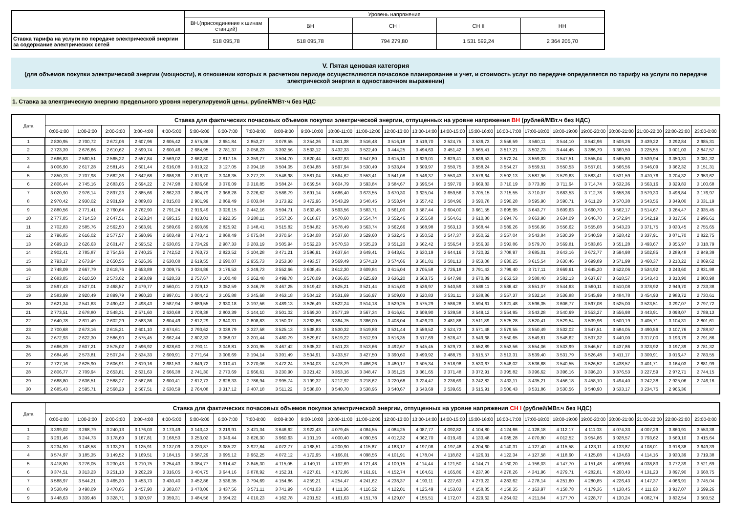| | Уровень напряжения | | | | |
| | ВН.(присоединение к шинам станций) | ВН | СН I | СН II | НН |
| Ставка тарифа на услуги по передаче электрической энергии за содержание электрических сетей | 518 095,78 | 518 095,78 | 794 279,80 | 1 531 592,24 | 2 364 205,70 |
V. Пятая ценовая категория
(для объемов покупки электрической энергии (мощности), в отношении которых в расчетном периоде осуществляются почасовое планирование и учет, и стоимость услуг по передаче определяется по тарифу на услуги по передаче электрической энергии в одноставочном выражении)
1. Ставка за электрическую энергию предельного уровня нерегулируемой цены, рублей/МВт·ч без НДС
| Дата | Ставка для фактических почасовых объемов покупки электрической энергии, отпущенных на уровне напряжения ВН (рублей/МВт.ч без НДС) | | | | | | | | | | | | | | | | | | | | | | | |
| --- | --- | --- | --- | --- | --- | --- | --- | --- | --- | --- | --- | --- | --- | --- | --- | --- | --- | --- | --- | --- | --- | --- | --- | --- |
| | 0:00-1:00 | 1:00-2:00 | 2:00-3:00 | 3:00-4:00 | 4:00-5:00 | 5:00-6:00 | 6:00-7:00 | 7:00-8:00 | 8:00-9:00 | 9:00-10:00 | 10:00-11:00 | 11:00-12:00 | 12:00-13:00 | 13:00-14:00 | 14:00-15:00 | 15:00-16:00 | 16:00-17:00 | 17:00-18:00 | 18:00-19:00 | 19:00-20:00 | 20:00-21:00 | 21:00-22:00 | 22:00-23:00 | 23:00-0:00 |
| 1 | 2 830,95 | 2 700,72 | 2 672,06 | 2 607,96 | 2 605,42 | 2 575,36 | 2 651,84 | 2 853,27 | 3 078,55 | 3 354,36 | 3 511,38 | 3 516,48 | 3 516,18 | 3 519,70 | 3 524,75 | 3 536,73 | 3 556,59 | 3 560,11 | 3 544,10 | 3 542,96 | 3 506,26 | 3 439,22 | 3 292,84 | 2 985,31 |
| 2 | 2 723,39 | 2 676,66 | 2 610,62 | 2 599,74 | 2 600,46 | 2 684,95 | 2 781,37 | 3 058,23 | 3 392,56 | 3 533,12 | 3 432,33 | 3 522,49 | 3 444,25 | 3 494,63 | 3 451,42 | 3 565,41 | 3 517,21 | 3 502,73 | 3 444,45 | 3 386,79 | 3 360,50 | 3 225,55 | 3 001,03 | 2 847,57 |
| 3 | 2 666,83 | 2 580,51 | 2 565,22 | 2 557,84 | 2 569,02 | 2 662,80 | 2 817,15 | 3 359,77 | 3 504,70 | 3 620,44 | 3 632,83 | 3 547,80 | 3 615,10 | 3 629,01 | 3 629,41 | 3 636,53 | 3 572,24 | 3 559,33 | 3 547,51 | 3 555,04 | 3 565,80 | 3 539,94 | 3 350,31 | 3 081,32 |
| 4 | 3 006,90 | 2 617,28 | 2 581,45 | 2 601,44 | 2 616,08 | 3 019,22 | 3 127,05 | 3 394,18 | 3 504,05 | 3 604,88 | 3 597,94 | 3 530,49 | 3 533,84 | 3 609,97 | 3 550,75 | 3 558,24 | 3 554,27 | 3 559,51 | 3 550,53 | 3 557,01 | 3 566,56 | 3 546,09 | 3 362,32 | 3 151,31 |
| 5 | 2 850,73 | 2 707,98 | 2 662,36 | 2 642,68 | 2 686,36 | 2 816,70 | 3 046,35 | 3 277,23 | 3 546,98 | 3 581,04 | 3 564,62 | 3 553,41 | 3 541,08 | 3 546,37 | 3 553,43 | 3 576,64 | 3 592,13 | 3 587,96 | 3 579,63 | 3 583,41 | 3 531,59 | 3 470,76 | 3 204,32 | 2 953,62 |
| 6 | 2 806,44 | 2 745,16 | 2 683,06 | 2 694,22 | 2 747,98 | 2 836,68 | 3 076,09 | 3 310,85 | 3 584,24 | 3 659,54 | 3 604,79 | 3 593,84 | 3 584,67 | 3 596,54 | 3 597,79 | 3 669,83 | 3 710,19 | 3 773,89 | 3 711,64 | 3 714,74 | 3 632,36 | 3 563,16 | 3 329,83 | 3 100,68 |
| 7 | 3 020,90 | 2 976,14 | 2 897,23 | 2 885,66 | 2 862,33 | 2 884,79 | 2 968,28 | 3 226,62 | 3 586,79 | 3 691,14 | 3 686,40 | 3 673,55 | 3 670,30 | 3 625,04 | 3 659,56 | 3 705,15 | 3 715,55 | 3 710,07 | 3 683,53 | 3 712,78 | 3 658,36 | 3 579,30 | 3 498,84 | 3 176,97 |
| 8 | 2 970,42 | 2 930,02 | 2 901,99 | 2 889,83 | 2 815,80 | 2 901,99 | 2 869,49 | 3 003,04 | 3 173,92 | 3 472,96 | 3 543,29 | 3 548,45 | 3 553,94 | 3 557,42 | 3 584,96 | 3 590,78 | 3 590,28 | 3 595,90 | 3 590,71 | 3 611,29 | 3 570,38 | 3 543,56 | 3 349,00 | 3 031,19 |
| 9 | 2 880,56 | 2 771,41 | 2 760,64 | 2 762,90 | 2 791,24 | 2 916,49 | 3 026,15 | 3 442,16 | 3 594,71 | 3 633,45 | 3 593,56 | 3 583,71 | 3 561,00 | 3 587,44 | 3 604,00 | 3 661,55 | 3 695,95 | 3 643,77 | 3 609,63 | 3 660,70 | 3 562,17 | 3 514,67 | 3 264,47 | 2 935,45 |
| 10 | 2 777,85 | 2 714,53 | 2 647,51 | 2 623,24 | 2 695,15 | 2 823,01 | 2 922,35 | 3 288,11 | 3 557,26 | 3 618,67 | 3 570,60 | 3 554,74 | 3 552,46 | 3 555,68 | 3 564,61 | 3 610,80 | 3 694,76 | 3 663,90 | 3 634,09 | 3 646,70 | 3 572,94 | 3 542,19 | 3 317,56 | 2 996,61 |
| 11 | 2 702,83 | 2 585,76 | 2 562,50 | 2 563,91 | 2 589,66 | 2 690,89 | 2 825,92 | 3 148,41 | 3 515,82 | 3 584,82 | 3 578,49 | 3 563,74 | 3 562,66 | 3 568,98 | 3 563,13 | 3 568,44 | 3 589,26 | 3 556,66 | 3 556,62 | 3 555,08 | 3 543,23 | 3 371,75 | 3 030,45 | 2 755,65 |
| 12 | 2 796,85 | 2 616,02 | 2 577,57 | 2 590,96 | 2 603,49 | 2 743,41 | 2 868,49 | 3 075,04 | 3 370,64 | 3 534,08 | 3 537,60 | 3 529,60 | 3 532,45 | 3 550,52 | 3 547,37 | 3 550,52 | 3 557,04 | 3 543,84 | 3 530,39 | 3 540,59 | 3 528,42 | 3 337,91 | 3 071,70 | 2 822,75 |
| 13 | 2 699,13 | 2 626,63 | 2 601,47 | 2 595,52 | 2 630,85 | 2 734,29 | 2 987,33 | 3 283,19 | 3 505,94 | 3 562,23 | 3 570,53 | 3 535,23 | 3 551,20 | 3 562,42 | 3 556,54 | 3 556,33 | 3 593,86 | 3 579,70 | 3 569,81 | 3 583,86 | 3 551,28 | 3 493,67 | 3 355,97 | 3 018,79 |
| 14 | 2 902,41 | 2 785,87 | 2 754,56 | 2 740,25 | 2 742,52 | 2 763,73 | 2 823,52 | 3 104,28 | 3 471,21 | 3 596,91 | 3 637,64 | 3 649,41 | 3 643,61 | 3 630,19 | 3 644,16 | 3 720,32 | 3 708,97 | 3 685,01 | 3 643,16 | 3 672,77 | 3 594,98 | 3 502,85 | 3 289,48 | 2 949,39 |
| 15 | 2 793,17 | 2 673,94 | 2 650,56 | 2 626,36 | 2 630,08 | 2 619,55 | 2 690,87 | 2 955,73 | 3 253,38 | 3 493,57 | 3 569,49 | 3 574,13 | 3 574,66 | 3 581,81 | 3 581,13 | 3 653,08 | 3 630,25 | 3 615,54 | 3 630,46 | 3 699,89 | 3 571,99 | 3 460,37 | 3 210,22 | 2 869,62 |
| 16 | 2 748,09 | 2 667,79 | 2 618,76 | 2 653,89 | 3 009,75 | 3 034,86 | 3 176,53 | 3 349,73 | 3 552,66 | 3 608,45 | 3 612,30 | 3 609,84 | 3 615,04 | 3 705,58 | 3 726,18 | 3 791,43 | 3 799,40 | 3 717,11 | 3 669,61 | 3 645,20 | 3 522,06 | 3 534,92 | 3 243,60 | 2 831,98 |
| 17 | 2 683,85 | 2 610,50 | 2 573,02 | 2 583,89 | 2 628,33 | 2 757,67 | 3 100,48 | 3 262,48 | 3 499,78 | 3 570,09 | 3 636,65 | 3 625,93 | 3 636,20 | 3 663,75 | 3 647,98 | 3 670,89 | 3 653,53 | 3 588,40 | 3 582,13 | 3 637,67 | 3 618,57 | 3 543,40 | 3 310,90 | 2 800,98 |
| 18 | 2 597,43 | 2 527,01 | 2 468,57 | 2 479,77 | 2 560,01 | 2 729,13 | 3 052,59 | 3 346,78 | 3 467,25 | 3 519,42 | 3 525,21 | 3 521,44 | 3 515,00 | 3 536,97 | 3 540,59 | 3 586,11 | 3 586,42 | 3 551,07 | 3 544,63 | 3 560,11 | 3 510,08 | 3 378,92 | 2 949,70 | 2 733,38 |
| 19 | 2 583,99 | 2 920,49 | 2 899,79 | 2 960,20 | 2 997,01 | 3 004,42 | 3 105,88 | 3 345,68 | 3 463,18 | 3 504,12 | 3 531,69 | 3 516,97 | 3 509,03 | 3 520,83 | 3 531,11 | 3 538,86 | 3 557,37 | 3 532,14 | 3 536,88 | 3 545,99 | 3 484,78 | 3 454,93 | 2 983,72 | 2 730,61 |
| 20 | 2 621,34 | 2 541,63 | 2 490,42 | 2 498,43 | 2 587,94 | 2 689,55 | 2 930,18 | 3 197,56 | 3 489,13 | 3 526,49 | 3 522,24 | 3 514,18 | 3 529,25 | 3 575,29 | 3 586,28 | 3 594,61 | 3 621,48 | 3 596,35 | 3 606,77 | 3 597,08 | 3 525,00 | 3 523,51 | 3 297,07 | 2 797,72 |
| 21 | 2 773,51 | 2 678,80 | 2 548,31 | 2 571,60 | 2 630,68 | 2 708,38 | 2 803,39 | 3 144,10 | 3 501,02 | 3 569,30 | 3 577,19 | 3 567,34 | 3 616,61 | 3 609,90 | 3 539,58 | 3 549,12 | 3 554,95 | 3 543,28 | 3 540,69 | 3 553,27 | 3 556,98 | 3 443,91 | 3 098,07 | 2 789,13 |
| 22 | 2 640,78 | 2 611,49 | 2 602,29 | 2 583,36 | 2 604,49 | 2 612,29 | 2 640,31 | 2 808,83 | 3 150,07 | 3 263,86 | 3 364,75 | 3 386,00 | 3 408,04 | 3 426,23 | 3 481,88 | 3 511,89 | 3 525,28 | 3 520,41 | 3 529,54 | 3 539,96 | 3 500,19 | 3 405,71 | 3 104,31 | 2 801,61 |
| 23 | 2 700,68 | 2 673,16 | 2 615,21 | 2 601,10 | 2 674,61 | 2 790,62 | 3 038,79 | 3 327,58 | 3 525,13 | 3 538,83 | 3 530,32 | 3 519,88 | 3 531,44 | 3 559,52 | 3 524,73 | 3 571,48 | 3 579,55 | 3 550,49 | 3 532,02 | 3 547,51 | 3 584,05 | 3 490,56 | 3 107,76 | 2 788,87 |
| 24 | 2 672,93 | 2 622,30 | 2 586,90 | 2 575,45 | 2 662,44 | 2 802,33 | 3 058,07 | 3 201,44 | 3 480,79 | 3 529,67 | 3 519,22 | 3 512,99 | 3 516,35 | 3 517,69 | 3 528,47 | 3 549,68 | 3 550,65 | 3 549,61 | 3 548,62 | 3 537,32 | 3 440,00 | 3 317,00 | 3 193,79 | 2 791,86 |
| 25 | 2 666,39 | 2 607,21 | 2 575,02 | 2 596,92 | 2 628,60 | 2 790,11 | 3 048,81 | 3 201,95 | 3 467,42 | 3 535,32 | 3 511,23 | 3 513,66 | 3 492,67 | 3 545,45 | 3 529,73 | 3 552,89 | 3 553,56 | 3 554,06 | 3 533,99 | 3 546,57 | 3 437,86 | 3 323,92 | 3 197,39 | 2 781,32 |
| 26 | 2 684,46 | 2 573,81 | 2 507,34 | 2 534,33 | 2 609,91 | 2 771,64 | 3 006,69 | 3 194,14 | 3 391,49 | 3 504,91 | 3 433,57 | 3 427,50 | 3 390,60 | 3 499,92 | 3 488,75 | 3 515,57 | 3 513,31 | 3 539,40 | 3 531,79 | 3 526,48 | 3 411,17 | 3 309,91 | 3 016,47 | 2 783,55 |
| 27 | 2 727,16 | 2 625,90 | 2 606,91 | 2 619,16 | 2 681,53 | 2 849,72 | 3 010,41 | 3 270,06 | 3 472,24 | 3 504,03 | 3 478,29 | 3 486,26 | 3 480,17 | 3 505,34 | 3 518,98 | 3 530,67 | 3 548,02 | 3 536,88 | 3 540,55 | 3 526,52 | 3 438,57 | 3 401,71 | 3 164,03 | 2 881,99 |
| 28 | 2 806,77 | 2 709,94 | 2 653,81 | 2 631,63 | 2 666,38 | 2 741,30 | 2 773,69 | 2 966,61 | 3 230,90 | 3 321,42 | 3 353,16 | 3 348,47 | 3 351,25 | 3 361,65 | 3 371,48 | 3 372,91 | 3 395,82 | 3 396,62 | 3 396,16 | 3 396,20 | 3 376,53 | 3 227,59 | 2 972,71 | 2 744,15 |
| 29 | 2 688,80 | 2 636,51 | 2 588,27 | 2 587,86 | 2 600,41 | 2 612,73 | 2 628,33 | 2 786,94 | 2 995,74 | 3 199,32 | 3 212,92 | 3 218,62 | 3 220,68 | 3 224,47 | 3 236,69 | 3 242,82 | 3 433,11 | 3 435,21 | 3 456,18 | 3 458,10 | 3 494,40 | 3 242,38 | 2 925,06 | 2 746,16 |
| 30 | 2 685,43 | 2 595,71 | 2 568,23 | 2 567,51 | 2 630,59 | 2 764,08 | 3 317,12 | 3 407,18 | 3 511,22 | 3 538,00 | 3 540,70 | 3 538,96 | 3 540,67 | 3 543,69 | 3 539,65 | 3 515,91 | 3 506,43 | 3 531,86 | 3 530,56 | 3 540,90 | 3 533,17 | 3 234,75 | 2 966,36 | |
| Дата | Ставка для фактических почасовых объемов покупки электрической энергии, отпущенных на уровне напряжения СН I (рублей/МВт.ч без НДС) | | | | | | | | | | | | | | | | | | | | | | | |
| --- | --- | --- | --- | --- | --- | --- | --- | --- | --- | --- | --- | --- | --- | --- | --- | --- | --- | --- | --- | --- | --- | --- | --- | --- |
| | 0:00-1:00 | 1:00-2:00 | 2:00-3:00 | 3:00-4:00 | 4:00-5:00 | 5:00-6:00 | 6:00-7:00 | 7:00-8:00 | 8:00-9:00 | 9:00-10:00 | 10:00-11:00 | 11:00-12:00 | 12:00-13:00 | 13:00-14:00 | 14:00-15:00 | 15:00-16:00 | 16:00-17:00 | 17:00-18:00 | 18:00-19:00 | 19:00-20:00 | 20:00-21:00 | 21:00-22:00 | 22:00-23:00 | 23:00-0:00 |
| 1 | 3 399,02 | 3 268,79 | 3 240,13 | 3 176,03 | 3 173,49 | 3 143,43 | 3 219,91 | 3 421,34 | 3 646,62 | 3 922,43 | 4 079,45 | 4 084,55 | 4 084,25 | 4 087,77 | 4 092,82 | 4 104,80 | 4 124,66 | 4 128,18 | 4 112,17 | 4 111,03 | 4 074,33 | 4 007,29 | 3 860,91 | 3 553,38 |
| 2 | 3 291,46 | 3 244,73 | 3 178,69 | 3 167,81 | 3 168,53 | 3 253,02 | 3 349,44 | 3 626,30 | 3 960,63 | 4 101,19 | 4 000,40 | 4 090,56 | 4 012,32 | 4 062,70 | 4 019,49 | 4 133,48 | 4 085,28 | 4 070,80 | 4 012,52 | 3 954,86 | 3 928,57 | 3 793,62 | 3 569,10 | 3 415,64 |
| 3 | 3 234,90 | 3 148,58 | 3 133,29 | 3 125,91 | 3 137,09 | 3 230,87 | 3 385,22 | 3 927,84 | 4 072,77 | 4 188,51 | 4 200,90 | 4 115,87 | 4 183,17 | 4 197,08 | 4 197,48 | 4 204,60 | 4 140,31 | 4 127,40 | 4 115,58 | 4 123,11 | 4 133,87 | 4 108,01 | 3 918,38 | 3 649,39 |
| 4 | 3 574,97 | 3 185,35 | 3 149,52 | 3 169,51 | 3 184,15 | 3 587,29 | 3 695,12 | 3 962,25 | 4 072,12 | 4 172,95 | 4 166,01 | 4 098,56 | 4 101,91 | 4 178,04 | 4 118,82 | 4 126,31 | 4 122,34 | 4 127,58 | 4 118,60 | 4 125,08 | 4 134,63 | 4 114,16 | 3 930,39 | 3 719,38 |
| 5 | 3 418,80 | 3 276,05 | 3 230,43 | 3 210,75 | 3 254,43 | 3 384,77 | 3 614,42 | 3 845,30 | 4 115,05 | 4 149,11 | 4 132,69 | 4 121,48 | 4 109,15 | 4 114,44 | 4 121,50 | 4 144,71 | 4 160,20 | 4 156,03 | 4 147,70 | 4 151,48 | 4 099,66 | 4 038,83 | 3 772,39 | 3 521,69 |
| 6 | 3 374,51 | 3 313,23 | 3 251,13 | 3 262,29 | 3 316,05 | 3 404,75 | 3 644,16 | 3 878,92 | 4 152,31 | 4 227,61 | 4 172,86 | 4 161,91 | 4 152,74 | 4 164,61 | 4 165,86 | 4 237,90 | 4 278,26 | 4 341,96 | 4 279,71 | 4 282,81 | 4 200,43 | 4 131,23 | 3 897,90 | 3 668,75 |
| 7 | 3 588,97 | 3 544,21 | 3 465,30 | 3 453,73 | 3 430,40 | 3 452,86 | 3 536,35 | 3 794,69 | 4 154,86 | 4 259,21 | 4 254,47 | 4 241,62 | 4 238,37 | 4 193,11 | 4 227,63 | 4 273,22 | 4 283,62 | 4 278,14 | 4 251,60 | 4 280,85 | 4 226,43 | 4 147,37 | 4 066,91 | 3 745,04 |
| 8 | 3 538,49 | 3 498,09 | 3 470,06 | 3 457,90 | 3 383,87 | 3 470,06 | 3 437,56 | 3 571,11 | 3 741,99 | 4 041,03 | 4 111,36 | 4 116,52 | 4 122,01 | 4 125,49 | 4 153,03 | 4 158,85 | 4 158,35 | 4 163,97 | 4 158,78 | 4 179,36 | 4 138,45 | 4 111,63 | 3 917,07 | 3 599,26 |
| 9 | 3 448,63 | 3 339,48 | 3 328,71 | 3 330,97 | 3 359,31 | 3 484,56 | 3 594,22 | 4 010,23 | 4 162,78 | 4 201,52 | 4 161,63 | 4 151,78 | 4 129,07 | 4 155,51 | 4 172,07 | 4 229,62 | 4 264,02 | 4 211,84 | 4 177,70 | 4 228,77 | 4 130,24 | 4 082,74 | 3 832,54 | 3 503,52 |